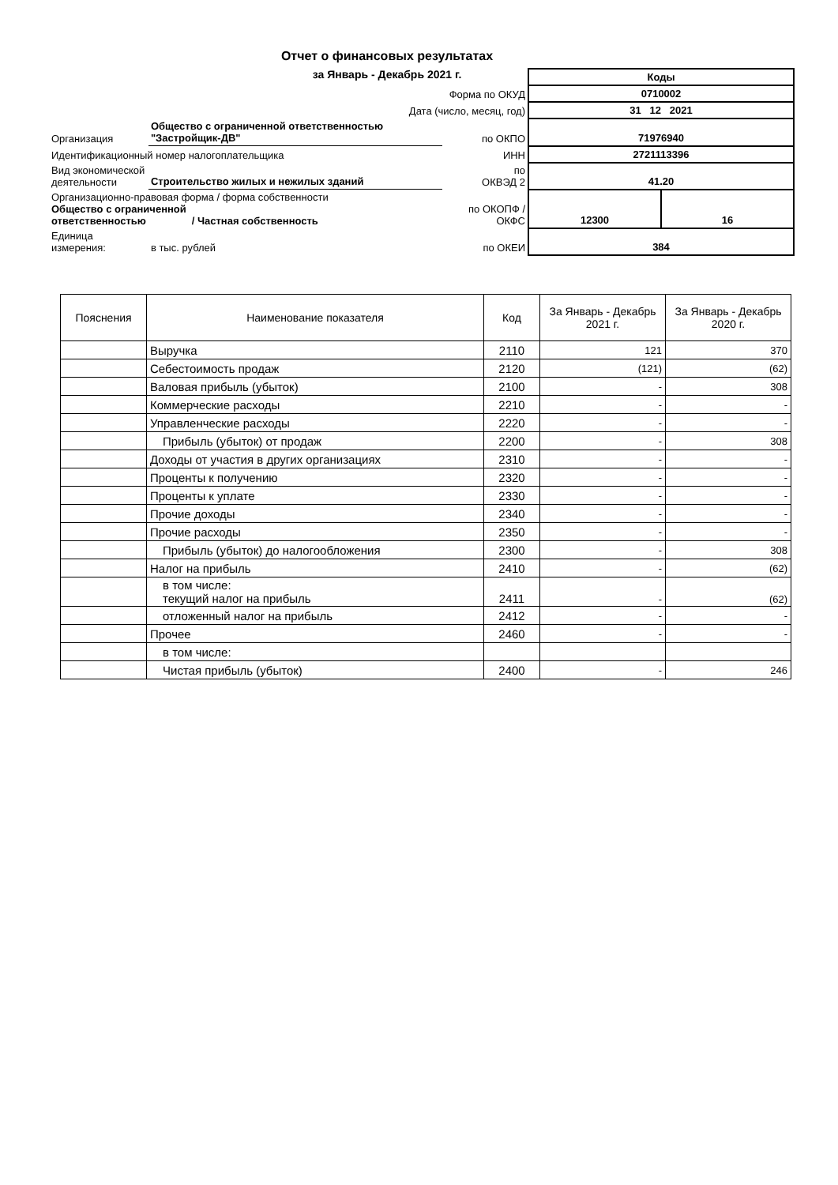Отчет о финансовых результатах
за Январь - Декабрь 2021 г.
| | | | Коды | |
| Форма по ОКУД | | | 0710002 | |
| Дата (число, месяц, год) | | | 31 12 2021 | |
| Организация | Общество с ограниченной ответственностью "Застройщик-ДВ" | по ОКПО | 71976940 | |
| Идентификационный номер налогоплательщика | | ИНН | 2721113396 | |
| Вид экономической деятельности | Строительство жилых и нежилых зданий | по ОКВЭД 2 | 41.20 | |
| Организационно-правовая форма / форма собственности Общество с ограниченной ответственностью / Частная собственность | | по ОКОПФ / ОКФС | 12300 | 16 |
| Единица измерения: | в тыс. рублей | по ОКЕИ | 384 | |
| Пояснения | Наименование показателя | Код | За Январь - Декабрь 2021 г. | За Январь - Декабрь 2020 г. |
| --- | --- | --- | --- | --- |
| | Выручка | 2110 | 121 | 370 |
| | Себестоимость продаж | 2120 | (121) | (62) |
| | Валовая прибыль (убыток) | 2100 | - | 308 |
| | Коммерческие расходы | 2210 | - | - |
| | Управленческие расходы | 2220 | - | - |
| | Прибыль (убыток) от продаж | 2200 | - | 308 |
| | Доходы от участия в других организациях | 2310 | - | - |
| | Проценты к получению | 2320 | - | - |
| | Проценты к уплате | 2330 | - | - |
| | Прочие доходы | 2340 | - | - |
| | Прочие расходы | 2350 | - | - |
| | Прибыль (убыток) до налогообложения | 2300 | - | 308 |
| | Налог на прибыль | 2410 | - | (62) |
| | в том числе: текущий налог на прибыль | 2411 | - | (62) |
| | отложенный налог на прибыль | 2412 | - | - |
| | Прочее | 2460 | - | - |
| | в том числе: | | | |
| | Чистая прибыль (убыток) | 2400 | - | 246 |